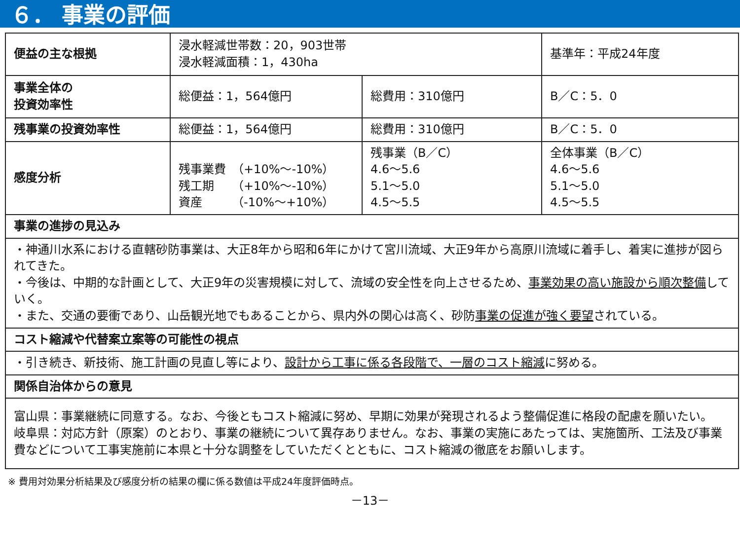６． 事業の評価
| 便益の主な根拠 | 浸水軽減世帯数：20，903世帯 浸水軽減面積：1，430ha | | 基準年：平成24年度 |
| 事業全体の 投資効率性 | 総便益：1，564億円 | 総費用：310億円 | B／C：5．0 |
| 残事業の投資効率性 | 総便益：1，564億円 | 総費用：310億円 | B／C：5．0 |
| 感度分析 | 残事業費 （+10%～-10%） 残工期 （+10%～-10%） 資産 （-10%～+10%） | 残事業（B／C） 4.6～5.6 5.1～5.0 4.5～5.5 | 全体事業（B／C） 4.6～5.6 5.1～5.0 4.5～5.5 |
| 事業の進捗の見込み | | | |
| ・神通川水系における直轄砂防事業は、大正8年から昭和6年にかけて宮川流域、大正9年から高原川流域に着手し、着実に進捗が図られてきた。 ・今後は、中期的な計画として、大正9年の災害規模に対して、流域の安全性を向上させるため、 事業効果の高い施設から順次整備 していく。 ・また、交通の要衝であり、山岳観光地でもあることから、県内外の関心は高く、砂防 事業の促進が強く要望 されている。 | | | |
| コスト縮減や代替案立案等の可能性の視点 | | | |
| ・引き続き、新技術、施工計画の見直し等により、 設計から工事に係る各段階で、一層のコスト縮減 に努める。 | | | |
| 関係自治体からの意見 | | | |
| 富山県：事業継続に同意する。なお、今後ともコスト縮減に努め、早期に効果が発現されるよう整備促進に格段の配慮を願いたい。 岐阜県：対応方針（原案）のとおり、事業の継続について異存ありません。なお、事業の実施にあたっては、実施箇所、工法及び事業費などについて工事実施前に本県と十分な調整をしていただくとともに、コスト縮減の徹底をお願いします。 | | | |
※ 費用対効果分析結果及び感度分析の結果の欄に係る数値は平成24年度評価時点。
－13－